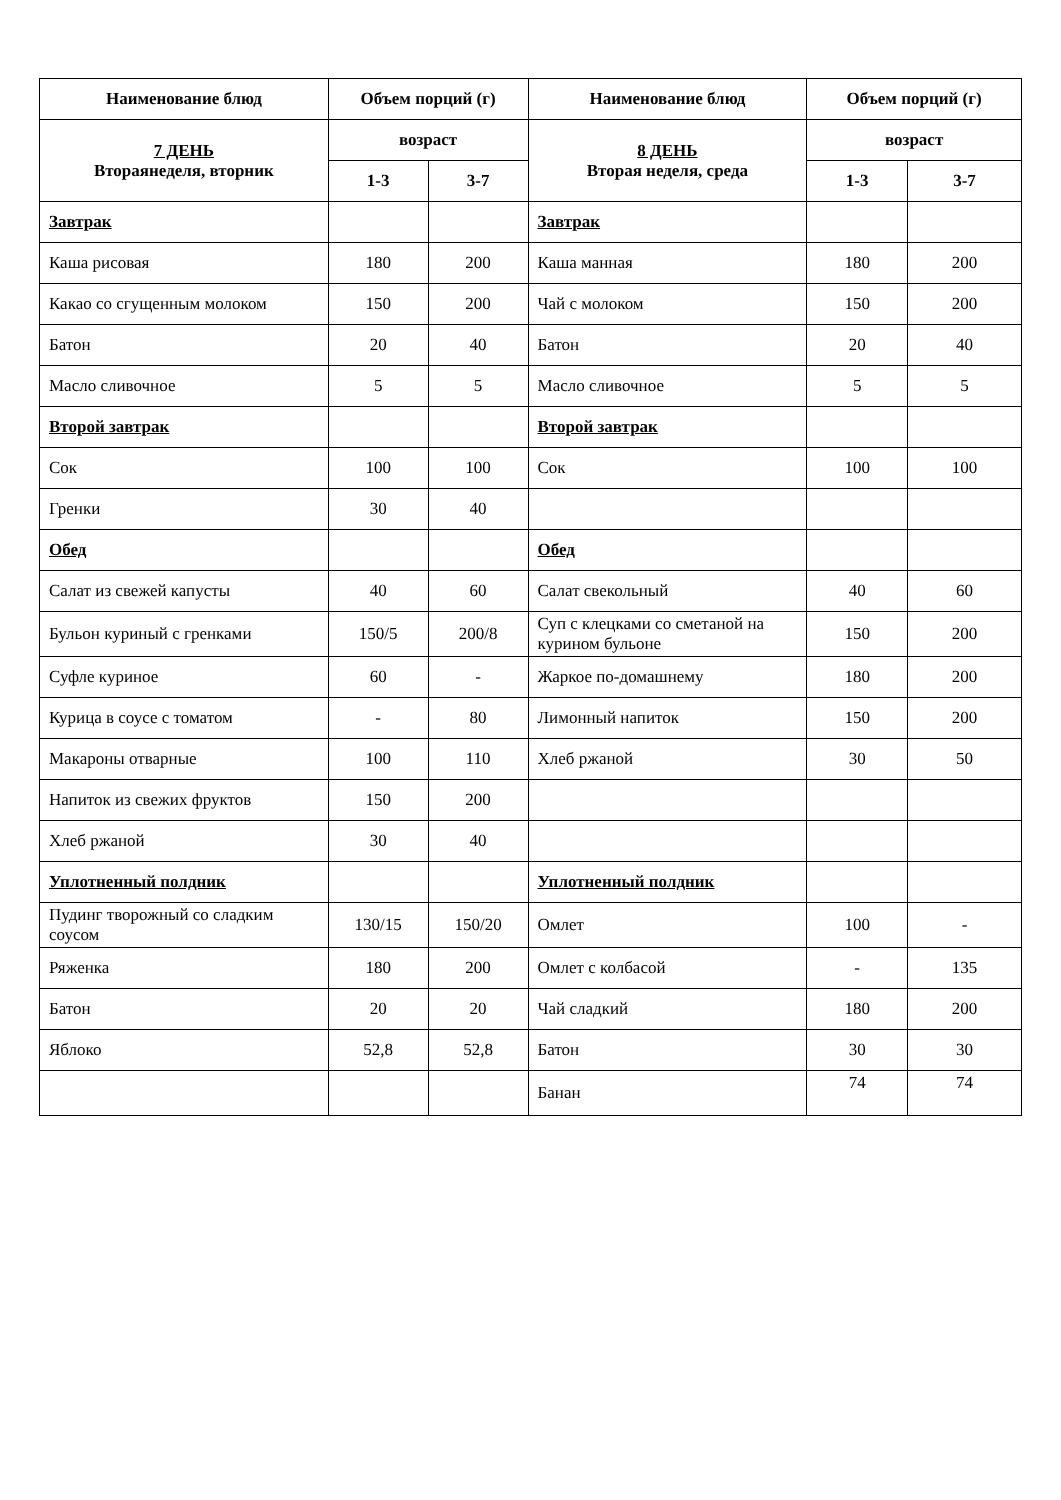| Наименование блюд | Объем порций (г) | | Наименование блюд | Объем порций (г) | |
| --- | --- | --- | --- | --- | --- |
| 7 ДЕНЬ Втораянеделя, вторник | возраст | | 8 ДЕНЬ Вторая неделя, среда | возраст | |
| | 1-3 | 3-7 | | 1-3 | 3-7 |
| Завтрак | | | Завтрак | | |
| Каша рисовая | 180 | 200 | Каша манная | 180 | 200 |
| Какао со сгущенным молоком | 150 | 200 | Чай с молоком | 150 | 200 |
| Батон | 20 | 40 | Батон | 20 | 40 |
| Масло сливочное | 5 | 5 | Масло сливочное | 5 | 5 |
| Второй завтрак | | | Второй завтрак | | |
| Сок | 100 | 100 | Сок | 100 | 100 |
| Гренки | 30 | 40 | | | |
| Обед | | | Обед | | |
| Салат из свежей капусты | 40 | 60 | Салат свекольный | 40 | 60 |
| Бульон куриный с гренками | 150/5 | 200/8 | Суп с клецками со сметаной на курином бульоне | 150 | 200 |
| Суфле куриное | 60 | - | Жаркое по-домашнему | 180 | 200 |
| Курица в соусе с томатом | - | 80 | Лимонный напиток | 150 | 200 |
| Макароны отварные | 100 | 110 | Хлеб ржаной | 30 | 50 |
| Напиток из свежих фруктов | 150 | 200 | | | |
| Хлеб ржаной | 30 | 40 | | | |
| Уплотненный полдник | | | Уплотненный полдник | | |
| Пудинг творожный со сладким соусом | 130/15 | 150/20 | Омлет | 100 | - |
| Ряженка | 180 | 200 | Омлет с колбасой | - | 135 |
| Батон | 20 | 20 | Чай сладкий | 180 | 200 |
| Яблоко | 52,8 | 52,8 | Батон | 30 | 30 |
| | | | Банан | 74 | 74 |